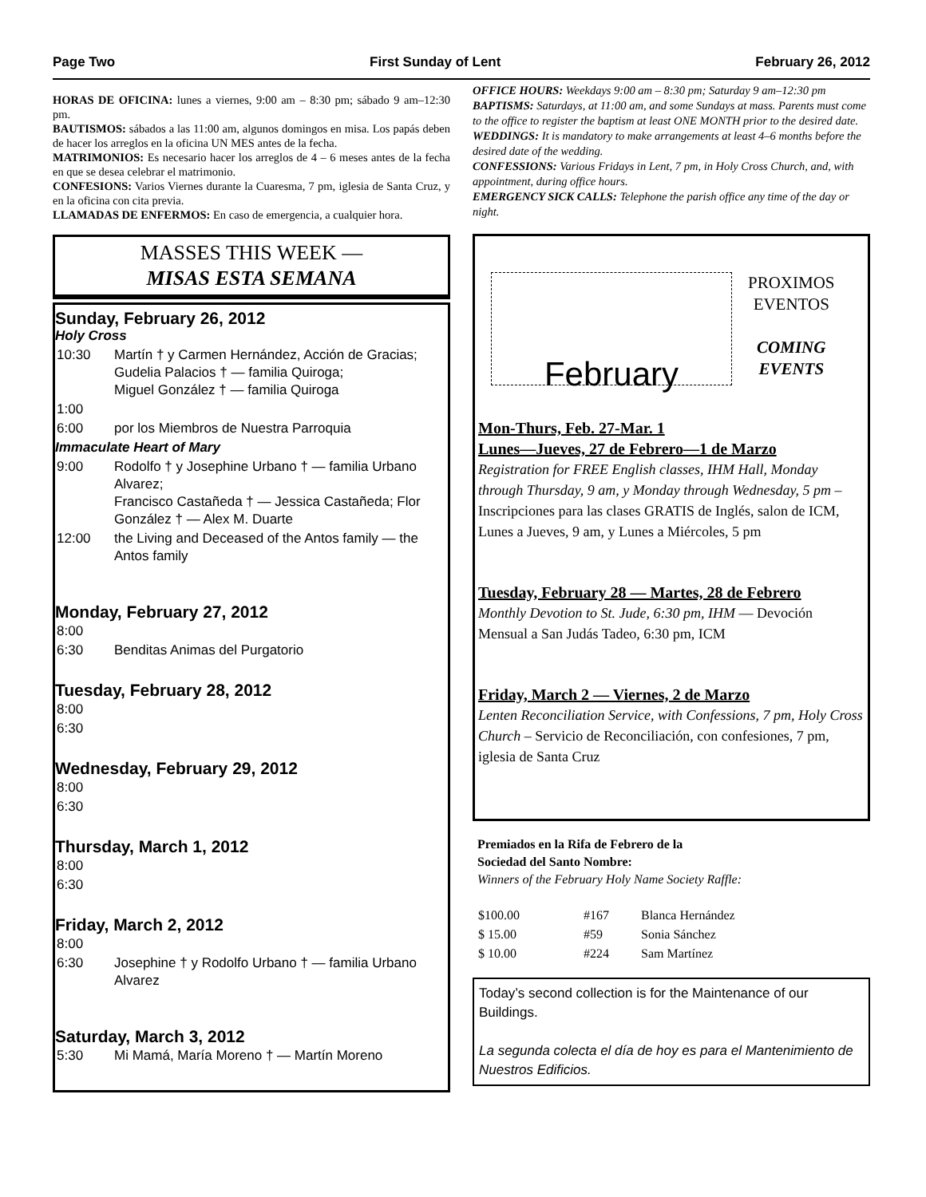Page Two First Sunday of Lent February 26, 2012
HORAS DE OFICINA: lunes a viernes, 9:00 am – 8:30 pm; sábado 9 am–12:30 pm.
BAUTISMOS: sábados a las 11:00 am, algunos domingos en misa. Los papás deben de hacer los arreglos en la oficina UN MES antes de la fecha.
MATRIMONIOS: Es necesario hacer los arreglos de 4 – 6 meses antes de la fecha en que se desea celebrar el matrimonio.
CONFESIONS: Varios Viernes durante la Cuaresma, 7 pm, iglesia de Santa Cruz, y en la oficina con cita previa.
LLAMADAS DE ENFERMOS: En caso de emergencia, a cualquier hora.
MASSES THIS WEEK —
MISAS ESTA SEMANA
Sunday, February 26, 2012
Holy Cross
| 10:30 | Martín † y Carmen Hernández, Acción de Gracias; Gudelia Palacios † — familia Quiroga; Miguel González † — familia Quiroga |
| 1:00 | |
| 6:00 | por los Miembros de Nuestra Parroquia |
Immaculate Heart of Mary
| 9:00 | Rodolfo † y Josephine Urbano † — familia Urbano Alvarez; Francisco Castañeda † — Jessica Castañeda; Flor González † — Alex M. Duarte |
| 12:00 | the Living and Deceased of the Antos family — the Antos family |
Monday, February 27, 2012
| 8:00 | |
| 6:30 | Benditas Animas del Purgatorio |
Tuesday, February 28, 2012
| 8:00 |
| 6:30 |
Wednesday, February 29, 2012
| 8:00 |
| 6:30 |
Thursday, March 1, 2012
| 8:00 |
| 6:30 |
Friday, March 2, 2012
| 8:00 | |
| 6:30 | Josephine † y Rodolfo Urbano † — familia Urbano Alvarez |
Saturday, March 3, 2012
| 5:30 | Mi Mamá, María Moreno † — Martín Moreno |
OFFICE HOURS: Weekdays 9:00 am – 8:30 pm; Saturday 9 am–12:30 pm
BAPTISMS: Saturdays, at 11:00 am, and some Sundays at mass. Parents must come to the office to register the baptism at least ONE MONTH prior to the desired date.
WEDDINGS: It is mandatory to make arrangements at least 4–6 months before the desired date of the wedding.
CONFESSIONS: Various Fridays in Lent, 7 pm, in Holy Cross Church, and, with appointment, during office hours.
EMERGENCY SICK CALLS: Telephone the parish office any time of the day or night.
February
PROXIMOS
EVENTOS
COMING
EVENTS
Mon-Thurs, Feb. 27-Mar. 1
Lunes—Jueves, 27 de Febrero—1 de Marzo
Registration for FREE English classes, IHM Hall, Monday through Thursday, 9 am, y Monday through Wednesday, 5 pm – Inscripciones para las clases GRATIS de Inglés, salon de ICM, Lunes a Jueves, 9 am, y Lunes a Miércoles, 5 pm
Tuesday, February 28 — Martes, 28 de Febrero
Monthly Devotion to St. Jude, 6:30 pm, IHM — Devoción Mensual a San Judás Tadeo, 6:30 pm, ICM
Friday, March 2 — Viernes, 2 de Marzo
Lenten Reconciliation Service, with Confessions, 7 pm, Holy Cross Church – Servicio de Reconciliación, con confesiones, 7 pm, iglesia de Santa Cruz
Premiados en la Rifa de Febrero de la
Sociedad del Santo Nombre:
Winners of the February Holy Name Society Raffle:
| $100.00 | #167 | Blanca Hernández |
| $ 15.00 | #59 | Sonia Sánchez |
| $ 10.00 | #224 | Sam Martínez |
Today’s second collection is for the Maintenance of our Buildings.
La segunda colecta el día de hoy es para el Mantenimiento de Nuestros Edificios.